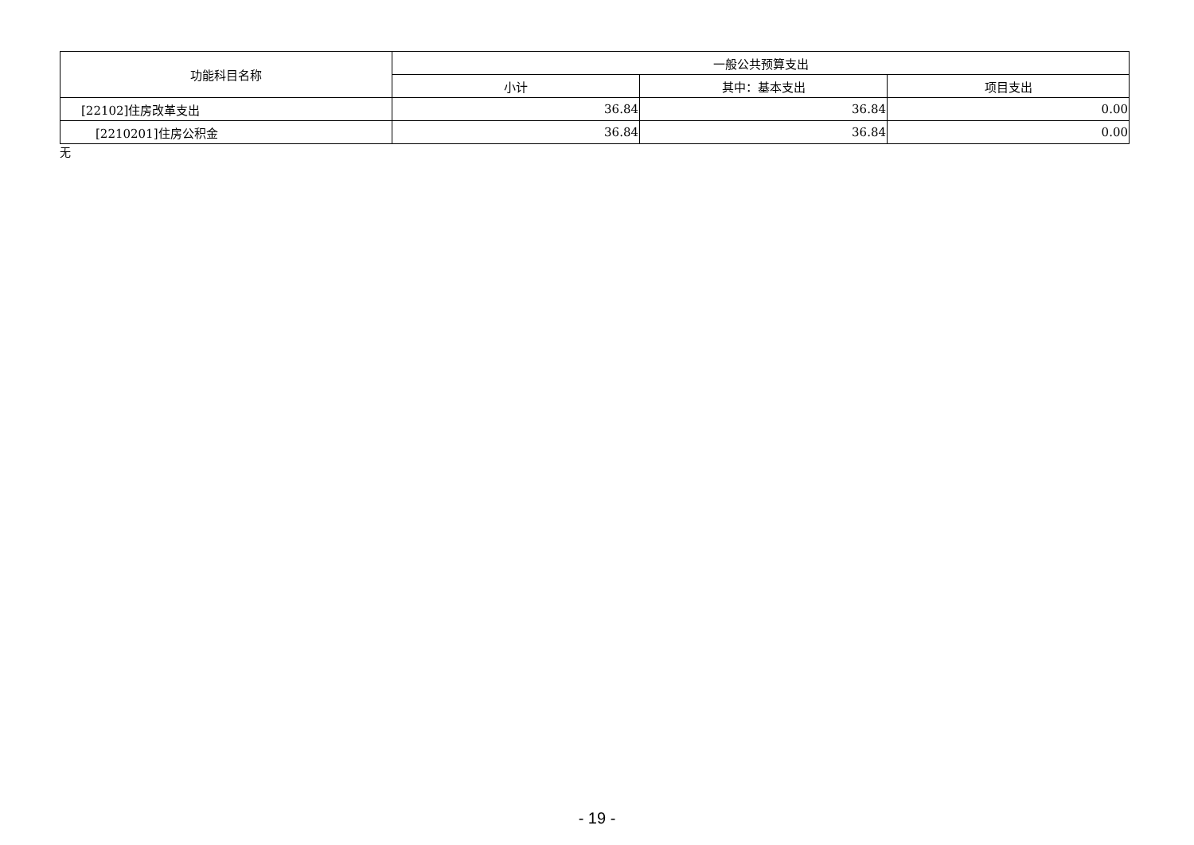| 功能科目名称 | 一般公共预算支出 | | |
| --- | --- | --- | --- |
| | 小计 | 其中：基本支出 | 项目支出 |
| [22102]住房改革支出 | 36.84 | 36.84 | 0.00 |
| [2210201]住房公积金 | 36.84 | 36.84 | 0.00 |
无
- 19 -